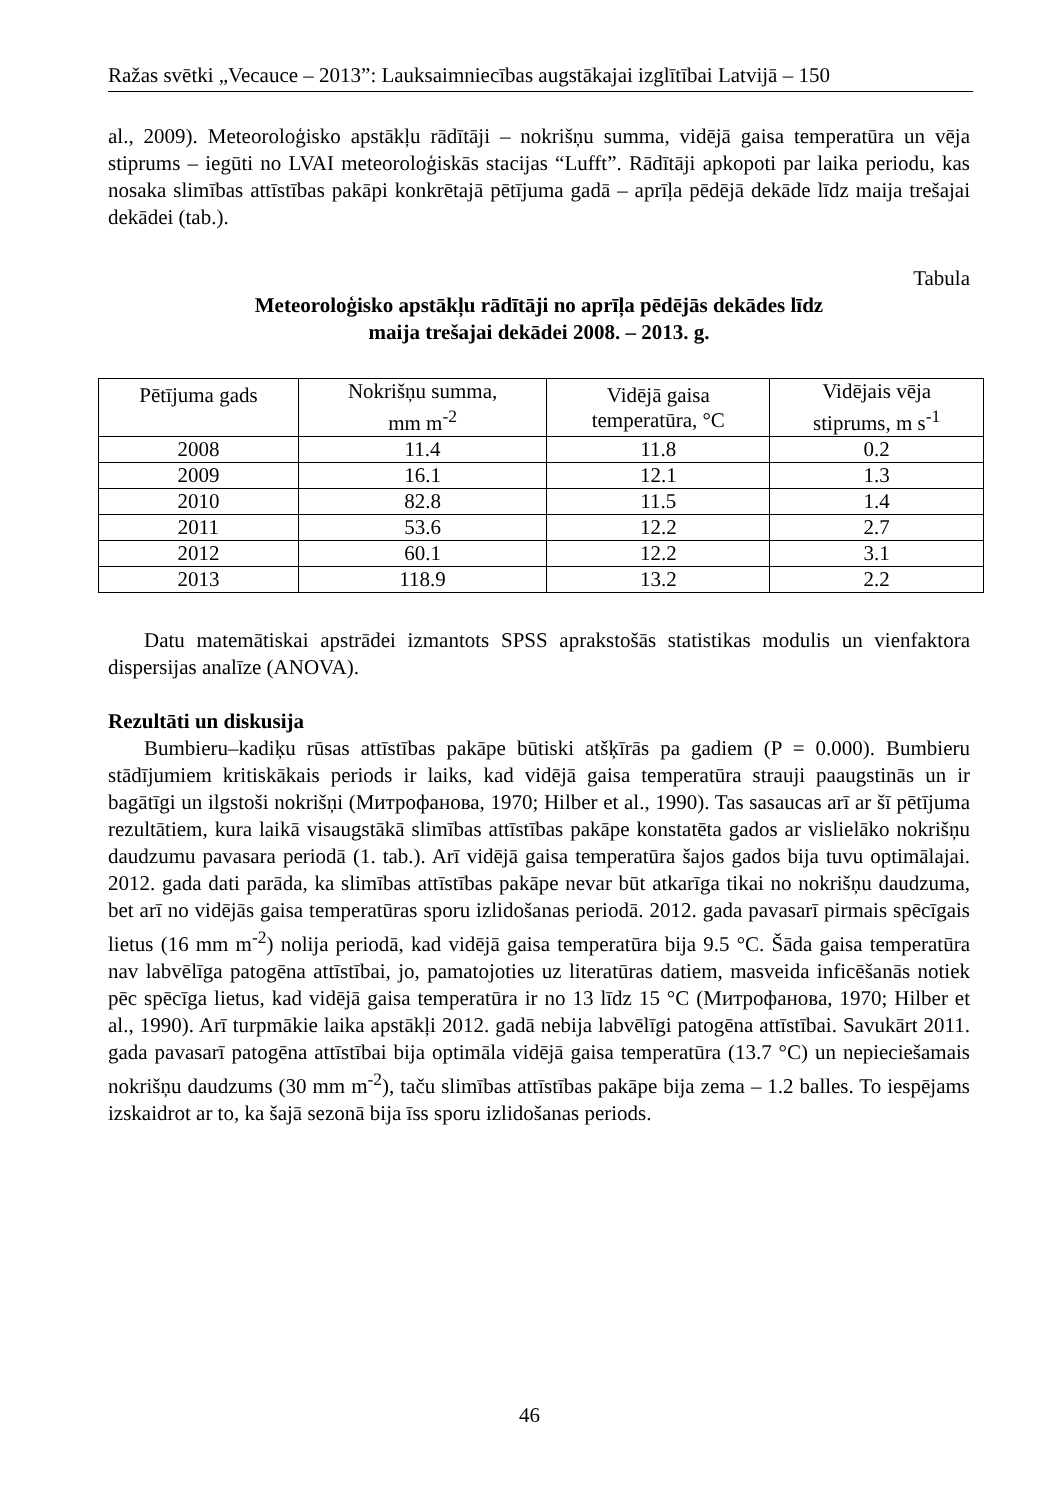Ražas svētki „Vecauce – 2013”: Lauksaimniecības augstākajai izglītībai Latvijā – 150
al., 2009). Meteoroloģisko apstākļu rādītāji – nokrišņu summa, vidējā gaisa temperatūra un vēja stiprums – iegūti no LVAI meteoroloģiskās stacijas “Lufft”. Rādītāji apkopoti par laika periodu, kas nosaka slimības attīstības pakāpi konkrētajā pētījuma gadā – aprīļa pēdējā dekāde līdz maija trešajai dekādei (tab.).
Tabula
Meteoroloģisko apstākļu rādītāji no aprīļa pēdējās dekādes līdz
maija trešajai dekādei 2008. – 2013. g.
| Pētījuma gads | Nokrišņu summa, mm m<sup>-2</sup> | Vidējā gaisa temperatūra, °C | Vidējais vēja stiprums, m s<sup>-1</sup> |
| --- | --- | --- | --- |
| 2008 | 11.4 | 11.8 | 0.2 |
| 2009 | 16.1 | 12.1 | 1.3 |
| 2010 | 82.8 | 11.5 | 1.4 |
| 2011 | 53.6 | 12.2 | 2.7 |
| 2012 | 60.1 | 12.2 | 3.1 |
| 2013 | 118.9 | 13.2 | 2.2 |
Datu matemātiskai apstrādei izmantots SPSS aprakstošās statistikas modulis un vienfaktora dispersijas analīze (ANOVA).
Rezultāti un diskusija
Bumbieru–kadiķu rūsas attīstības pakāpe būtiski atšķīrās pa gadiem (P = 0.000). Bumbieru stādījumiem kritiskākais periods ir laiks, kad vidējā gaisa temperatūra strauji paaugstinās un ir bagātīgi un ilgstoši nokrišņi (Митрофанова, 1970; Hilber et al., 1990). Tas sasaucas arī ar šī pētījuma rezultātiem, kura laikā visaugstākā slimības attīstības pakāpe konstatēta gados ar vislielāko nokrišņu daudzumu pavasara periodā (1. tab.). Arī vidējā gaisa temperatūra šajos gados bija tuvu optimālajai. 2012. gada dati parāda, ka slimības attīstības pakāpe nevar būt atkarīga tikai no nokrišņu daudzuma, bet arī no vidējās gaisa temperatūras sporu izlidošanas periodā. 2012. gada pavasarī pirmais spēcīgais lietus (16 mm m<sup>-2</sup>) nolija periodā, kad vidējā gaisa temperatūra bija 9.5 °C. Šāda gaisa temperatūra nav labvēlīga patogēna attīstībai, jo, pamatojoties uz literatūras datiem, masveida inficēšanās notiek pēc spēcīga lietus, kad vidējā gaisa temperatūra ir no 13 līdz 15 °C (Митрофанова, 1970; Hilber et al., 1990). Arī turpmākie laika apstākļi 2012. gadā nebija labvēlīgi patogēna attīstībai. Savukārt 2011. gada pavasarī patogēna attīstībai bija optimāla vidējā gaisa temperatūra (13.7 °C) un nepieciešamais nokrišņu daudzums (30 mm m<sup>-2</sup>), taču slimības attīstības pakāpe bija zema – 1.2 balles. To iespējams izskaidrot ar to, ka šajā sezonā bija īss sporu izlidošanas periods.
46